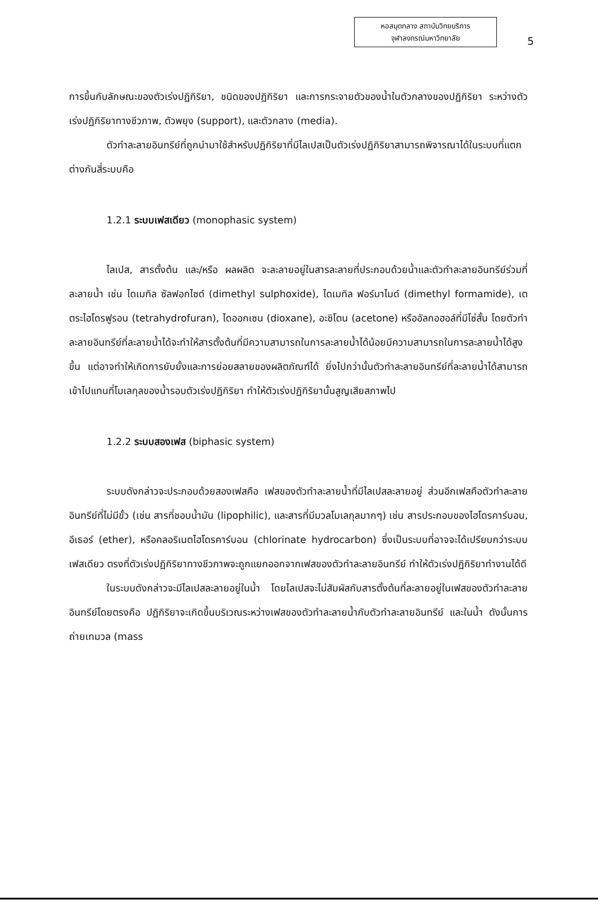หอสมุดกลาง สถาบันวิทยบริการ
จุฬาลงกรณ์มหาวิทยาลัย
5
การขึ้นกับลักษณะของตัวเร่งปฏิกิริยา, ชนิดของปฏิกิริยา และการกระจายตัวของน้ำในตัวกลางของปฏิกิริยา ระหว่างตัวเร่งปฏิกิริยาทางชีวภาพ, ตัวพยุง (support), และตัวกลาง (media).
ตัวทำละลายอินทรีย์ที่ถูกนำมาใช้สำหรับปฏิกิริยาที่มีไลเปสเป็นตัวเร่งปฏิกิริยาสามารถพิจารณาได้ในระบบที่แตกต่างกันสี่ระบบคือ
1.2.1 ระบบเฟสเดียว (monophasic system)
ไลเปส, สารตั้งต้น และ/หรือ ผลผลิต จะละลายอยู่ในสารละลายที่ประกอบด้วยน้ำและตัวทำละลายอินทรีย์ร่วมที่ละลายน้ำ เช่น ไดเมทิล ซัลฟอกไซด์ (dimethyl sulphoxide), ไดเมทิล ฟอร์มาไมด์ (dimethyl formamide), เตตระไฮโดรฟูรอน (tetrahydrofuran), ไดออกเซน (dioxane), อะซิโตน (acetone) หรืออัลกอฮอล์ที่มีโซ่สั้น โดยตัวทำละลายอินทรีย์ที่ละลายน้ำได้จะทำให้สารตั้งต้นที่มีความสามารถในการละลายน้ำได้น้อยมีความสามารถในการละลายน้ำได้สูงขึ้น แต่อาจทำให้เกิดการยับยั้งและการย่อยสลายของผลิตภัณฑ์ได้ ยิ่งไปกว่านั้นตัวทำละลายอินทรีย์ที่ละลายน้ำได้สามารถเข้าไปแทนที่โมเลกุลของน้ำรอบตัวเร่งปฏิกิริยา ทำให้ตัวเร่งปฏิกิริยานั้นสูญเสียสภาพไป
1.2.2 ระบบสองเฟส (biphasic system)
ระบบดังกล่าวจะประกอบด้วยสองเฟสคือ เฟสของตัวทำละลายน้ำที่มีไลเปสละลายอยู่ ส่วนอีกเฟสคือตัวทำละลายอินทรีย์ที่ไม่มีขั้ว (เช่น สารที่ชอบน้ำมัน (lipophilic), และสารที่มีมวลโมเลกุลมากๆ) เช่น สารประกอบของไฮโดรคาร์บอน, อีเธอร์ (ether), หรือคลอริเนตไฮโดรคาร์บอน (chlorinate hydrocarbon) ซึ่งเป็นระบบที่อาจจะได้เปรียบกว่าระบบเฟสเดียว ตรงที่ตัวเร่งปฏิกิริยาทางชีวภาพจะถูกแยกออกจากเฟสของตัวทำละลายอินทรีย์ ทำให้ตัวเร่งปฏิกิริยาทำงานได้ดี
ในระบบดังกล่าวจะมีไลเปสละลายอยู่ในน้ำ โดยไลเปสจะไม่สัมผัสกับสารตั้งต้นที่ละลายอยู่ในเฟสของตัวทำละลายอินทรีย์โดยตรงคือ ปฏิกิริยาจะเกิดขึ้นบริเวณระหว่างเฟสของตัวทำละลายน้ำกับตัวทำละลายอินทรีย์ และในน้ำ ดังนั้นการถ่ายเทมวล (mass